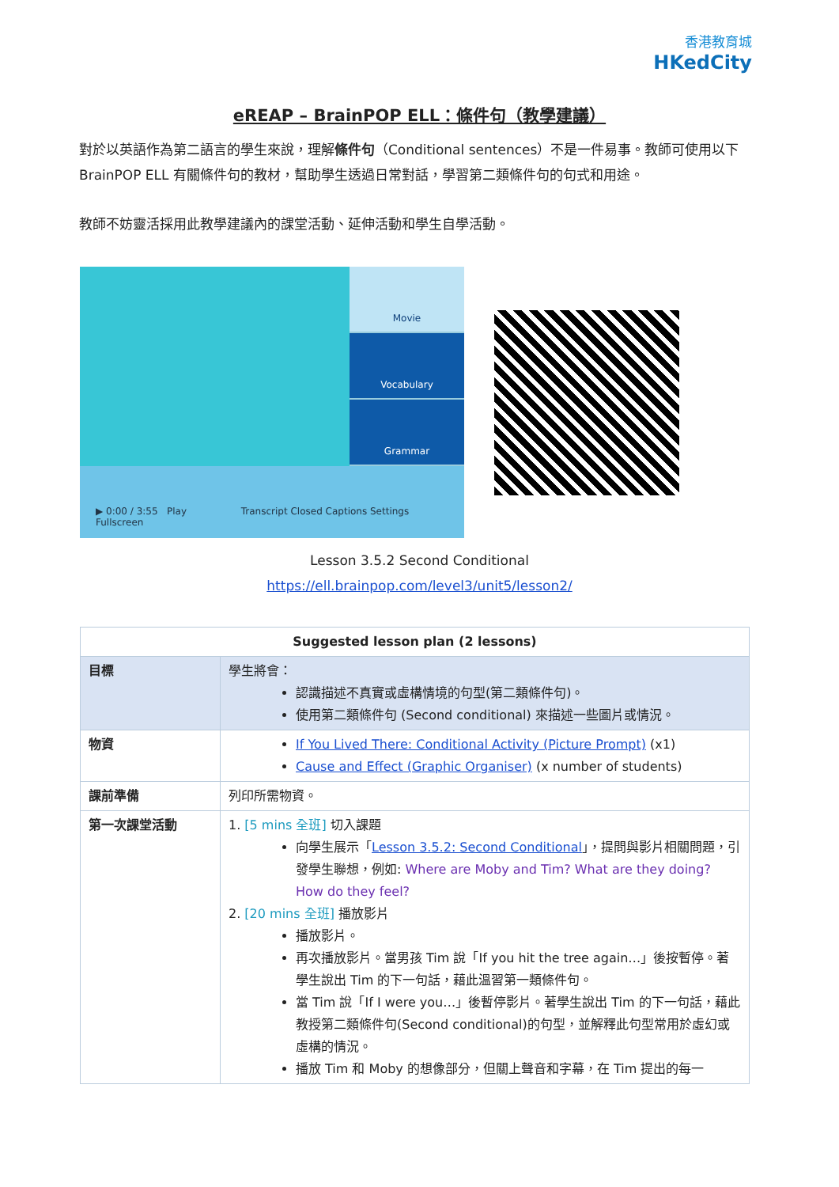香港教育城
HKedCity
eREAP – BrainPOP ELL：條件句（教學建議）
對於以英語作為第二語言的學生來說，理解條件句（Conditional sentences）不是一件易事。教師可使用以下 BrainPOP ELL 有關條件句的教材，幫助學生透過日常對話，學習第二類條件句的句式和用途。
教師不妨靈活採用此教學建議內的課堂活動、延伸活動和學生自學活動。
Movie
Vocabulary
Grammar
▶ 0:00 / 3:55 Play Transcript Closed Captions Settings Fullscreen
Lesson 3.5.2 Second Conditional
https://ell.brainpop.com/level3/unit5/lesson2/
| Suggested lesson plan (2 lessons) | |
| --- | --- |
| 目標 | 學生將會： 認識描述不真實或虛構情境的句型(第二類條件句)。 使用第二類條件句 (Second conditional) 來描述一些圖片或情況。 |
| 物資 | If You Lived There: Conditional Activity (Picture Prompt) (x1) Cause and Effect (Graphic Organiser) (x number of students) |
| 課前準備 | 列印所需物資。 |
| 第一次課堂活動 | 1. [5 mins 全班] 切入課題 向學生展示「 Lesson 3.5.2: Second Conditional 」，提問與影片相關問題，引發學生聯想，例如: Where are Moby and Tim? What are they doing? How do they feel? 2. [20 mins 全班] 播放影片 播放影片。 再次播放影片。當男孩 Tim 說「If you hit the tree again…」後按暫停。著學生說出 Tim 的下一句話，藉此溫習第一類條件句。 當 Tim 說「If I were you…」後暫停影片。著學生說出 Tim 的下一句話，藉此教授第二類條件句(Second conditional)的句型，並解釋此句型常用於虛幻或虛構的情況。 播放 Tim 和 Moby 的想像部分，但關上聲音和字幕，在 Tim 提出的每一 |